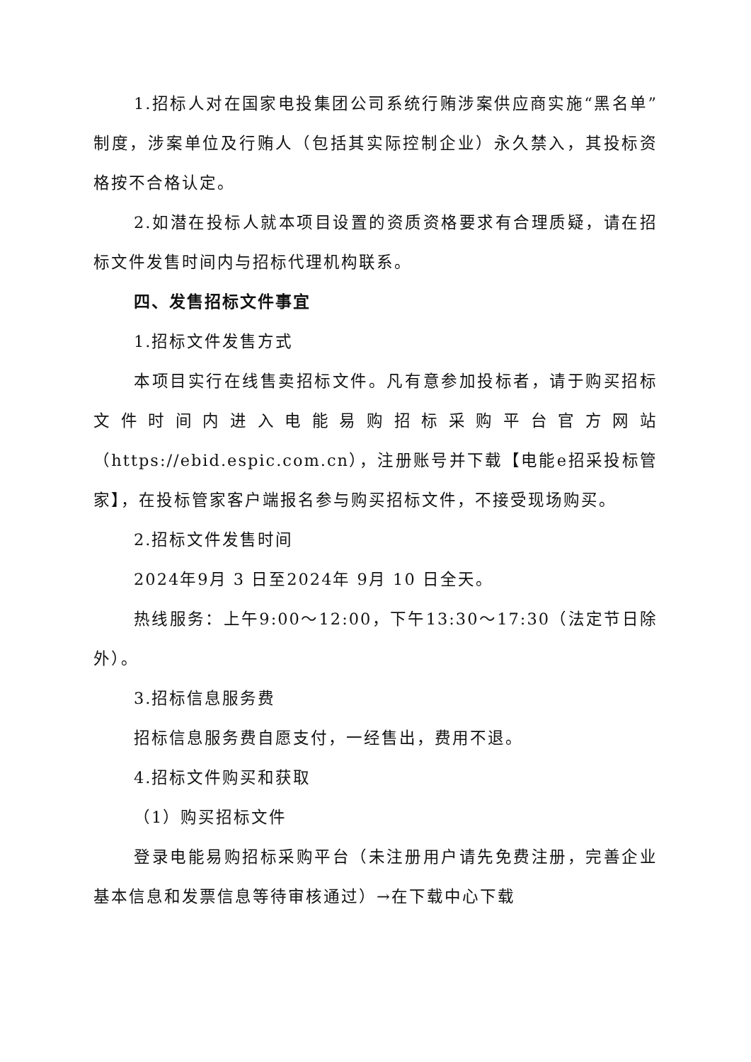1.招标人对在国家电投集团公司系统行贿涉案供应商实施“黑名单”制度，涉案单位及行贿人（包括其实际控制企业）永久禁入，其投标资格按不合格认定。
2.如潜在投标人就本项目设置的资质资格要求有合理质疑，请在招标文件发售时间内与招标代理机构联系。
四、发售招标文件事宜
1.招标文件发售方式
本项目实行在线售卖招标文件。凡有意参加投标者，请于购买招标文件时间内进入电能易购招标采购平台官方网站（https://ebid.espic.com.cn），注册账号并下载【电能e招采投标管家】，在投标管家客户端报名参与购买招标文件，不接受现场购买。
2.招标文件发售时间
2024年9月 3 日至2024年 9月 10 日全天。
热线服务：上午9:00～12:00，下午13:30～17:30（法定节日除外）。
3.招标信息服务费
招标信息服务费自愿支付，一经售出，费用不退。
4.招标文件购买和获取
（1）购买招标文件
登录电能易购招标采购平台（未注册用户请先免费注册，完善企业基本信息和发票信息等待审核通过）→在下载中心下载